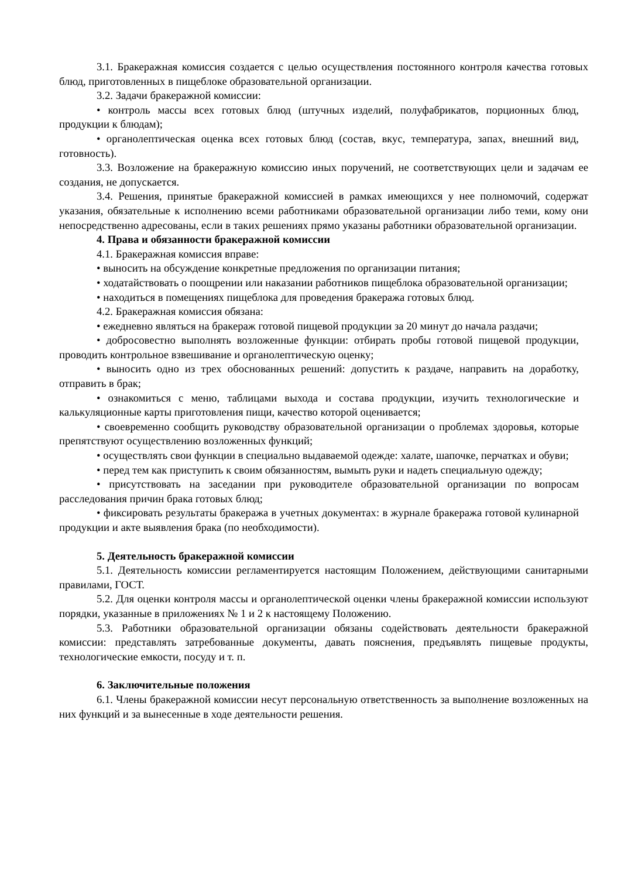3.1. Бракеражная комиссия создается с целью осуществления постоянного контроля качества готовых блюд, приготовленных в пищеблоке образовательной организации.
3.2. Задачи бракеражной комиссии:
• контроль массы всех готовых блюд (штучных изделий, полуфабрикатов, порционных блюд, продукции к блюдам);
• органолептическая оценка всех готовых блюд (состав, вкус, температура, запах, внешний вид, готовность).
3.3. Возложение на бракеражную комиссию иных поручений, не соответствующих цели и задачам ее создания, не допускается.
3.4. Решения, принятые бракеражной комиссией в рамках имеющихся у нее полномочий, содержат указания, обязательные к исполнению всеми работниками образовательной организации либо теми, кому они непосредственно адресованы, если в таких решениях прямо указаны работники образовательной организации.
4. Права и обязанности бракеражной комиссии
4.1. Бракеражная комиссия вправе:
• выносить на обсуждение конкретные предложения по организации питания;
• ходатайствовать о поощрении или наказании работников пищеблока образовательной организации;
• находиться в помещениях пищеблока для проведения бракеража готовых блюд.
4.2. Бракеражная комиссия обязана:
• ежедневно являться на бракераж готовой пищевой продукции за 20 минут до начала раздачи;
• добросовестно выполнять возложенные функции: отбирать пробы готовой пищевой продукции, проводить контрольное взвешивание и органолептическую оценку;
• выносить одно из трех обоснованных решений: допустить к раздаче, направить на доработку, отправить в брак;
• ознакомиться с меню, таблицами выхода и состава продукции, изучить технологические и калькуляционные карты приготовления пищи, качество которой оценивается;
• своевременно сообщить руководству образовательной организации о проблемах здоровья, которые препятствуют осуществлению возложенных функций;
• осуществлять свои функции в специально выдаваемой одежде: халате, шапочке, перчатках и обуви;
• перед тем как приступить к своим обязанностям, вымыть руки и надеть специальную одежду;
• присутствовать на заседании при руководителе образовательной организации по вопросам расследования причин брака готовых блюд;
• фиксировать результаты бракеража в учетных документах: в журнале бракеража готовой кулинарной продукции и акте выявления брака (по необходимости).
5. Деятельность бракеражной комиссии
5.1. Деятельность комиссии регламентируется настоящим Положением, действующими санитарными правилами, ГОСТ.
5.2. Для оценки контроля массы и органолептической оценки члены бракеражной комиссии используют порядки, указанные в приложениях № 1 и 2 к настоящему Положению.
5.3. Работники образовательной организации обязаны содействовать деятельности бракеражной комиссии: представлять затребованные документы, давать пояснения, предъявлять пищевые продукты, технологические емкости, посуду и т. п.
6. Заключительные положения
6.1. Члены бракеражной комиссии несут персональную ответственность за выполнение возложенных на них функций и за вынесенные в ходе деятельности решения.